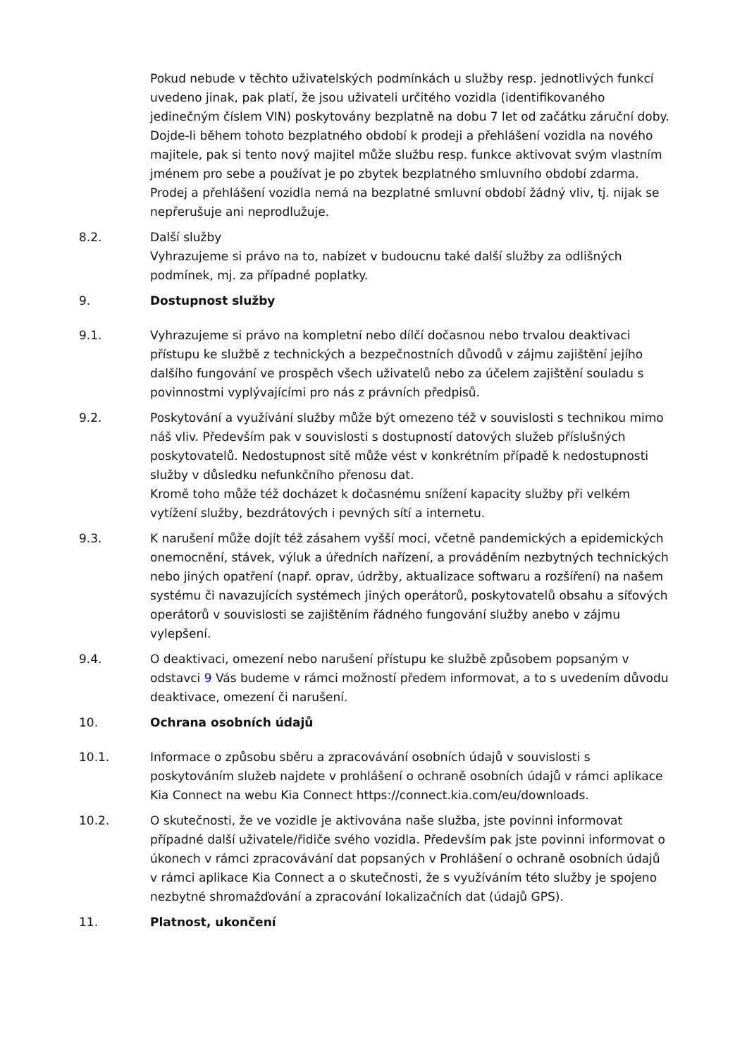Pokud nebude v těchto uživatelských podmínkách u služby resp. jednotlivých funkcí uvedeno jinak, pak platí, že jsou uživateli určitého vozidla (identifikovaného jedinečným číslem VIN) poskytovány bezplatně na dobu 7 let od začátku záruční doby.
Dojde-li během tohoto bezplatného období k prodeji a přehlášení vozidla na nového majitele, pak si tento nový majitel může službu resp. funkce aktivovat svým vlastním jménem pro sebe a používat je po zbytek bezplatného smluvního období zdarma. Prodej a přehlášení vozidla nemá na bezplatné smluvní období žádný vliv, tj. nijak se nepřerušuje ani neprodlužuje.
8.2. Další služby
Vyhrazujeme si právo na to, nabízet v budoucnu také další služby za odlišných podmínek, mj. za případné poplatky.
9. Dostupnost služby
9.1. Vyhrazujeme si právo na kompletní nebo dílčí dočasnou nebo trvalou deaktivaci přístupu ke službě z technických a bezpečnostních důvodů v zájmu zajištění jejího dalšího fungování ve prospěch všech uživatelů nebo za účelem zajištění souladu s povinnostmi vyplývajícími pro nás z právních předpisů.
9.2. Poskytování a využívání služby může být omezeno též v souvislosti s technikou mimo náš vliv. Především pak v souvislosti s dostupností datových služeb příslušných poskytovatelů. Nedostupnost sítě může vést v konkrétním případě k nedostupnosti služby v důsledku nefunkčního přenosu dat.
Kromě toho může též docházet k dočasnému snížení kapacity služby při velkém vytížení služby, bezdrátových i pevných sítí a internetu.
9.3. K narušení může dojít též zásahem vyšší moci, včetně pandemických a epidemických onemocnění, stávek, výluk a úředních nařízení, a prováděním nezbytných technických nebo jiných opatření (např. oprav, údržby, aktualizace softwaru a rozšíření) na našem systému či navazujících systémech jiných operátorů, poskytovatelů obsahu a síťových operátorů v souvislosti se zajištěním řádného fungování služby anebo v zájmu vylepšení.
9.4. O deaktivaci, omezení nebo narušení přístupu ke službě způsobem popsaným v odstavci 9 Vás budeme v rámci možností předem informovat, a to s uvedením důvodu deaktivace, omezení či narušení.
10. Ochrana osobních údajů
10.1. Informace o způsobu sběru a zpracovávání osobních údajů v souvislosti s poskytováním služeb najdete v prohlášení o ochraně osobních údajů v rámci aplikace Kia Connect na webu Kia Connect https://connect.kia.com/eu/downloads.
10.2. O skutečnosti, že ve vozidle je aktivována naše služba, jste povinni informovat případné další uživatele/řidiče svého vozidla. Především pak jste povinni informovat o úkonech v rámci zpracovávání dat popsaných v Prohlášení o ochraně osobních údajů v rámci aplikace Kia Connect a o skutečnosti, že s využíváním této služby je spojeno nezbytné shromažďování a zpracování lokalizačních dat (údajů GPS).
11. Platnost, ukončení